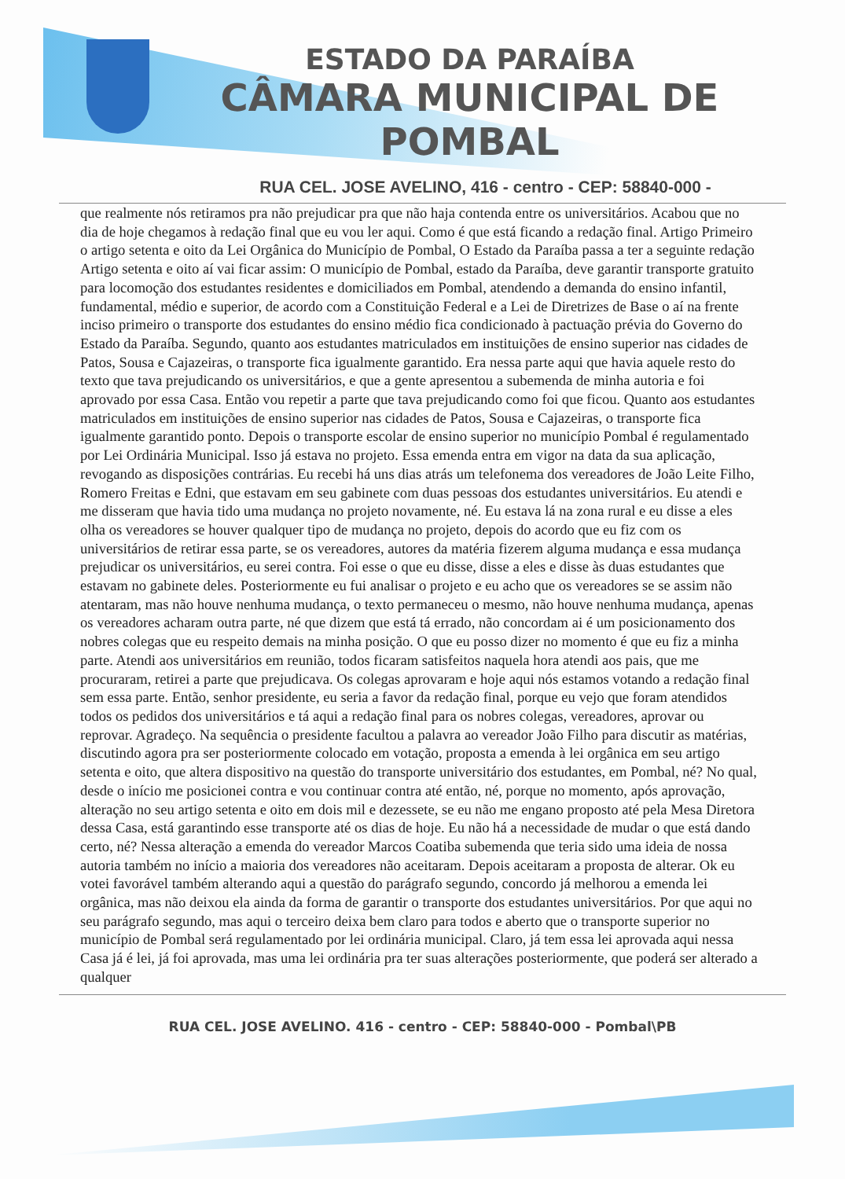ESTADO DA PARAÍBA
CÂMARA MUNICIPAL DE
POMBAL
RUA CEL. JOSE AVELINO, 416 - centro - CEP: 58840-000 -
que realmente nós retiramos pra não prejudicar pra que não haja contenda entre os universitários. Acabou que no dia de hoje chegamos à redação final que eu vou ler aqui. Como é que está ficando a redação final. Artigo Primeiro o artigo setenta e oito da Lei Orgânica do Município de Pombal, O Estado da Paraíba passa a ter a seguinte redação Artigo setenta e oito aí vai ficar assim: O município de Pombal, estado da Paraíba, deve garantir transporte gratuito para locomoção dos estudantes residentes e domiciliados em Pombal, atendendo a demanda do ensino infantil, fundamental, médio e superior, de acordo com a Constituição Federal e a Lei de Diretrizes de Base o aí na frente inciso primeiro o transporte dos estudantes do ensino médio fica condicionado à pactuação prévia do Governo do Estado da Paraíba. Segundo, quanto aos estudantes matriculados em instituições de ensino superior nas cidades de Patos, Sousa e Cajazeiras, o transporte fica igualmente garantido. Era nessa parte aqui que havia aquele resto do texto que tava prejudicando os universitários, e que a gente apresentou a subemenda de minha autoria e foi aprovado por essa Casa. Então vou repetir a parte que tava prejudicando como foi que ficou. Quanto aos estudantes matriculados em instituições de ensino superior nas cidades de Patos, Sousa e Cajazeiras, o transporte fica igualmente garantido ponto. Depois o transporte escolar de ensino superior no município Pombal é regulamentado por Lei Ordinária Municipal. Isso já estava no projeto. Essa emenda entra em vigor na data da sua aplicação, revogando as disposições contrárias. Eu recebi há uns dias atrás um telefonema dos vereadores de João Leite Filho, Romero Freitas e Edni, que estavam em seu gabinete com duas pessoas dos estudantes universitários. Eu atendi e me disseram que havia tido uma mudança no projeto novamente, né. Eu estava lá na zona rural e eu disse a eles olha os vereadores se houver qualquer tipo de mudança no projeto, depois do acordo que eu fiz com os universitários de retirar essa parte, se os vereadores, autores da matéria fizerem alguma mudança e essa mudança prejudicar os universitários, eu serei contra. Foi esse o que eu disse, disse a eles e disse às duas estudantes que estavam no gabinete deles. Posteriormente eu fui analisar o projeto e eu acho que os vereadores se se assim não atentaram, mas não houve nenhuma mudança, o texto permaneceu o mesmo, não houve nenhuma mudança, apenas os vereadores acharam outra parte, né que dizem que está tá errado, não concordam ai é um posicionamento dos nobres colegas que eu respeito demais na minha posição. O que eu posso dizer no momento é que eu fiz a minha parte. Atendi aos universitários em reunião, todos ficaram satisfeitos naquela hora atendi aos pais, que me procuraram, retirei a parte que prejudicava. Os colegas aprovaram e hoje aqui nós estamos votando a redação final sem essa parte. Então, senhor presidente, eu seria a favor da redação final, porque eu vejo que foram atendidos todos os pedidos dos universitários e tá aqui a redação final para os nobres colegas, vereadores, aprovar ou reprovar. Agradeço. Na sequência o presidente facultou a palavra ao vereador João Filho para discutir as matérias, discutindo agora pra ser posteriormente colocado em votação, proposta a emenda à lei orgânica em seu artigo setenta e oito, que altera dispositivo na questão do transporte universitário dos estudantes, em Pombal, né? No qual, desde o início me posicionei contra e vou continuar contra até então, né, porque no momento, após aprovação, alteração no seu artigo setenta e oito em dois mil e dezessete, se eu não me engano proposto até pela Mesa Diretora dessa Casa, está garantindo esse transporte até os dias de hoje. Eu não há a necessidade de mudar o que está dando certo, né? Nessa alteração a emenda do vereador Marcos Coatiba subemenda que teria sido uma ideia de nossa autoria também no início a maioria dos vereadores não aceitaram. Depois aceitaram a proposta de alterar. Ok eu votei favorável também alterando aqui a questão do parágrafo segundo, concordo já melhorou a emenda lei orgânica, mas não deixou ela ainda da forma de garantir o transporte dos estudantes universitários. Por que aqui no seu parágrafo segundo, mas aqui o terceiro deixa bem claro para todos e aberto que o transporte superior no município de Pombal será regulamentado por lei ordinária municipal. Claro, já tem essa lei aprovada aqui nessa Casa já é lei, já foi aprovada, mas uma lei ordinária pra ter suas alterações posteriormente, que poderá ser alterado a qualquer
RUA CEL. JOSE AVELINO. 416 - centro - CEP: 58840-000 - Pombal\PB